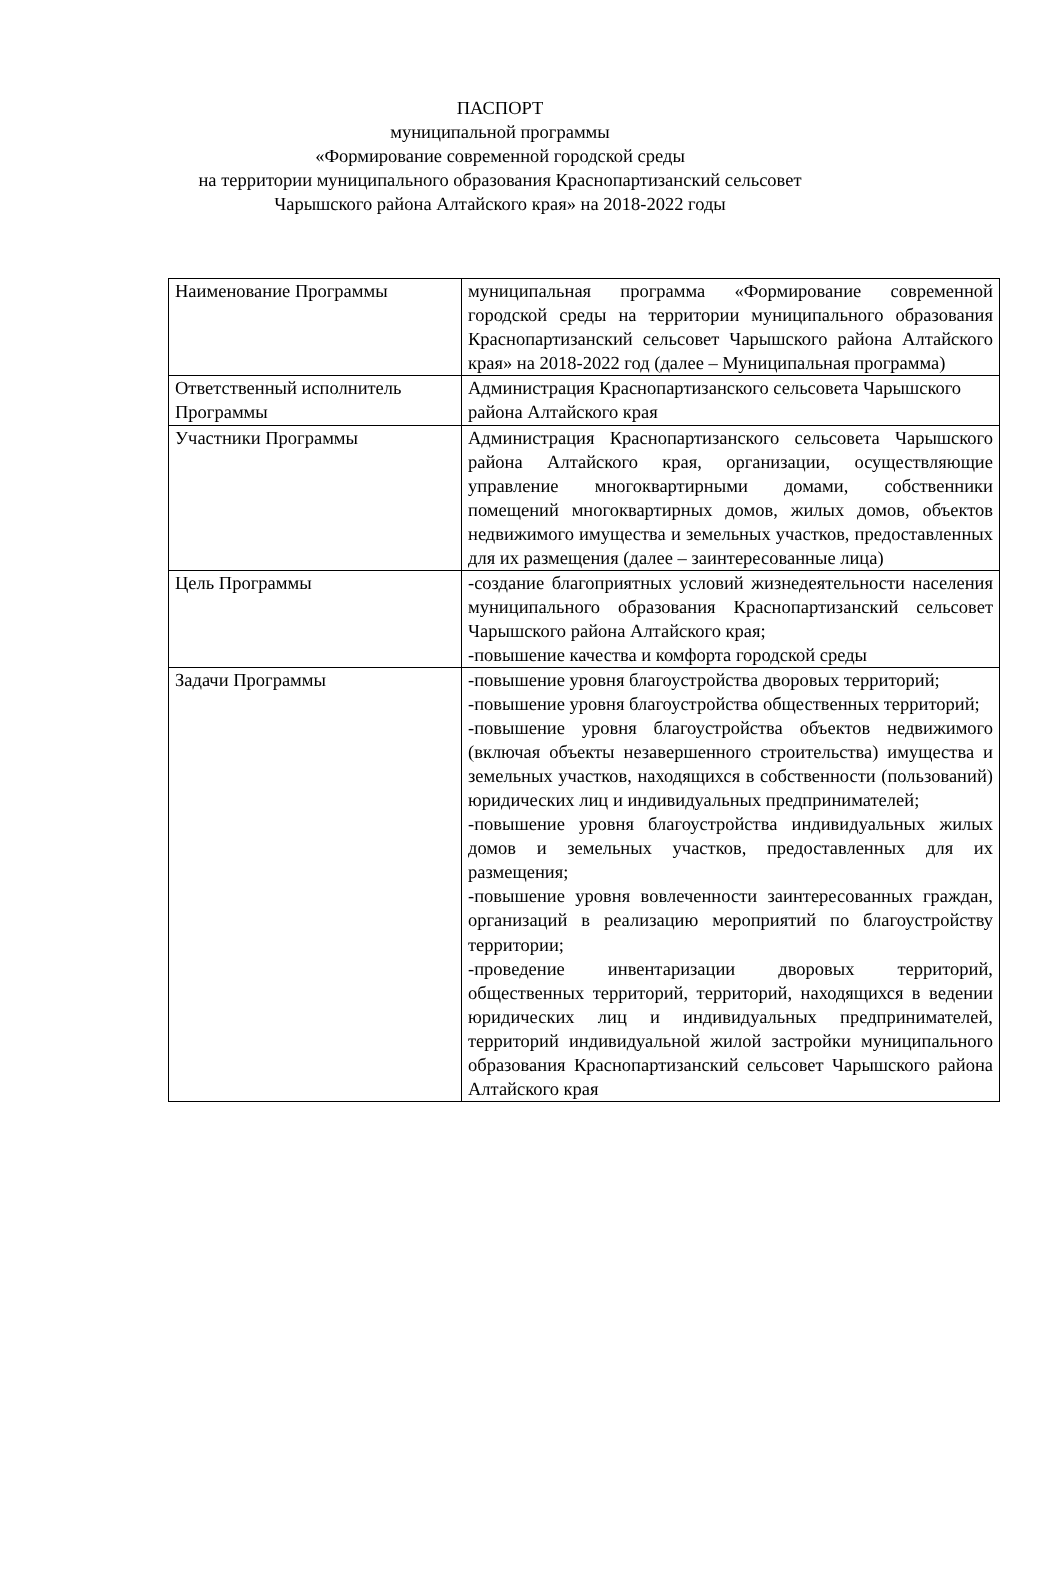ПАСПОРТ
муниципальной программы
«Формирование современной городской среды
на территории муниципального образования Краснопартизанский сельсовет
Чарышского района Алтайского края» на 2018-2022 годы
| Наименование Программы | муниципальная программа «Формирование современной городской среды на территории муниципального образования Краснопартизанский сельсовет Чарышского района Алтайского края» на 2018-2022 год (далее – Муниципальная программа) |
| Ответственный исполнитель Программы | Администрация Краснопартизанского сельсовета Чарышского района Алтайского края |
| Участники Программы | Администрация Краснопартизанского сельсовета Чарышского района Алтайского края, организации, осуществляющие управление многоквартирными домами, собственники помещений многоквартирных домов, жилых домов, объектов недвижимого имущества и земельных участков, предоставленных для их размещения (далее – заинтересованные лица) |
| Цель Программы | -создание благоприятных условий жизнедеятельности населения муниципального образования Краснопартизанский сельсовет Чарышского района Алтайского края; -повышение качества и комфорта городской среды |
| Задачи Программы | -повышение уровня благоустройства дворовых территорий; -повышение уровня благоустройства общественных территорий; -повышение уровня благоустройства объектов недвижимого (включая объекты незавершенного строительства) имущества и земельных участков, находящихся в собственности (пользований) юридических лиц и индивидуальных предпринимателей; -повышение уровня благоустройства индивидуальных жилых домов и земельных участков, предоставленных для их размещения; -повышение уровня вовлеченности заинтересованных граждан, организаций в реализацию мероприятий по благоустройству территории; -проведение инвентаризации дворовых территорий, общественных территорий, территорий, находящихся в ведении юридических лиц и индивидуальных предпринимателей, территорий индивидуальной жилой застройки муниципального образования Краснопартизанский сельсовет Чарышского района Алтайского края |